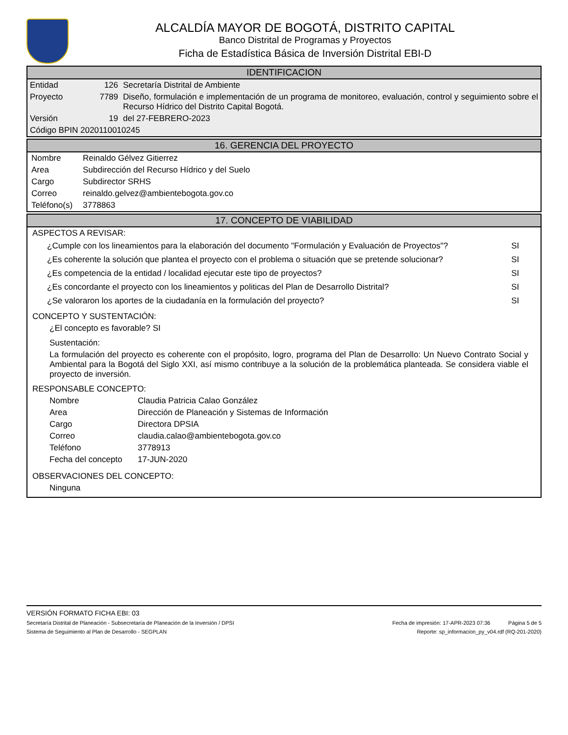ALCALDÍA MAYOR DE BOGOTÁ, DISTRITO CAPITAL
Banco Distrital de Programas y Proyectos
Ficha de Estadística Básica de Inversión Distrital EBI-D
IDENTIFICACION
| Entidad | 126 | Secretaría Distrital de Ambiente |
| Proyecto | 7789 | Diseño, formulación e implementación de un programa de monitoreo, evaluación, control y seguimiento sobre el Recurso Hídrico del Distrito Capital Bogotá. |
| Versión | 19 | del 27-FEBRERO-2023 |
| Código BPIN 2020110010245 | | |
16. GERENCIA DEL PROYECTO
| Nombre | Reinaldo Gélvez Gitierrez |
| Area | Subdirección del Recurso Hídrico y del Suelo |
| Cargo | Subdirector SRHS |
| Correo | reinaldo.gelvez@ambientebogota.gov.co |
| Teléfono(s) | 3778863 |
17. CONCEPTO DE VIABILIDAD
ASPECTOS A REVISAR:
| ¿Cumple con los lineamientos para la elaboración del documento "Formulación y Evaluación de Proyectos"? | SI |
| ¿Es coherente la solución que plantea el proyecto con el problema o situación que se pretende solucionar? | SI |
| ¿Es competencia de la entidad / localidad ejecutar este tipo de proyectos? | SI |
| ¿Es concordante el proyecto con los lineamientos y politicas del Plan de Desarrollo Distrital? | SI |
| ¿Se valoraron los aportes de la ciudadanía en la formulación del proyecto? | SI |
CONCEPTO Y SUSTENTACIÓN:
¿El concepto es favorable? SI
Sustentación:
La formulación del proyecto es coherente con el propósito, logro, programa del Plan de Desarrollo: Un Nuevo Contrato Social y Ambiental para la Bogotá del Siglo XXI, así mismo contribuye a la solución de la problemática planteada. Se considera viable el proyecto de inversión.
RESPONSABLE CONCEPTO:
| Nombre | Claudia Patricia Calao González |
| Area | Dirección de Planeación y Sistemas de Información |
| Cargo | Directora DPSIA |
| Correo | claudia.calao@ambientebogota.gov.co |
| Teléfono | 3778913 |
| Fecha del concepto | 17-JUN-2020 |
OBSERVACIONES DEL CONCEPTO:
Ninguna
VERSIÓN FORMATO FICHA EBI: 03
Secretaría Distrital de Planeación - Subsecretaría de Planeación de la Inversión / DPSI Fecha de impresión: 17-APR-2023 07:36 Página 5 de 5
Sistema de Seguimiento al Plan de Desarrollo - SEGPLAN Reporte: sp_informacion_py_v04.rdf (RQ-201-2020)